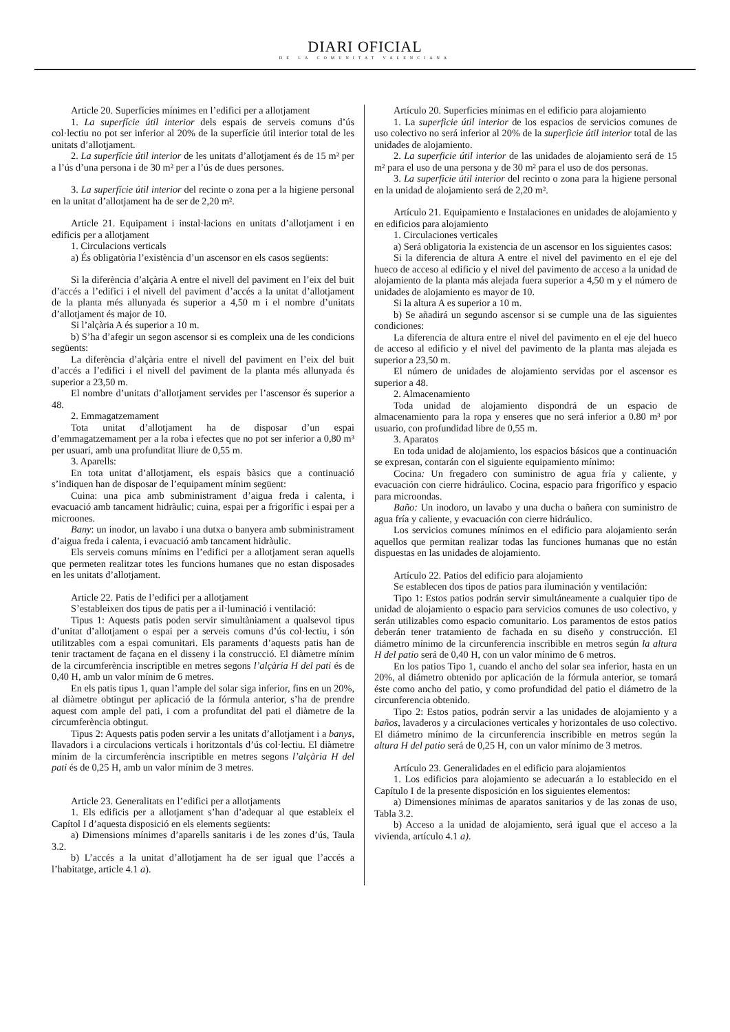DIARI OFICIAL
DE LA COMUNITAT VALENCIANA
Article 20. Superfícies mínimes en l’edifici per a allotjament
1. La superfície útil interior dels espais de serveis comuns d’ús col·lectiu no pot ser inferior al 20% de la superfície útil interior total de les unitats d’allotjament.
2. La superfície útil interior de les unitats d’allotjament és de 15 m² per a l’ús d’una persona i de 30 m² per a l’ús de dues persones.
3. La superfície útil interior del recinte o zona per a la higiene personal en la unitat d’allotjament ha de ser de 2,20 m².
Article 21. Equipament i instal·lacions en unitats d’allotjament i en edificis per a allotjament
1. Circulacions verticals
a) És obligatòria l’existència d’un ascensor en els casos següents:
Si la diferència d’alçària A entre el nivell del paviment en l’eix del buit d’accés a l’edifici i el nivell del paviment d’accés a la unitat d’allotjament de la planta més allunyada és superior a 4,50 m i el nombre d’unitats d’allotjament és major de 10.
Si l’alçària A és superior a 10 m.
b) S’ha d’afegir un segon ascensor si es compleix una de les condicions següents:
La diferència d’alçària entre el nivell del paviment en l’eix del buit d’accés a l’edifici i el nivell del paviment de la planta més allunyada és superior a 23,50 m.
El nombre d’unitats d’allotjament servides per l’ascensor és superior a 48.
2. Emmagatzemament
Tota unitat d’allotjament ha de disposar d’un espai d’emmagatzemament per a la roba i efectes que no pot ser inferior a 0,80 m³ per usuari, amb una profunditat lliure de 0,55 m.
3. Aparells:
En tota unitat d’allotjament, els espais bàsics que a continuació s’indiquen han de disposar de l’equipament mínim següent:
Cuina: una pica amb subministrament d’aigua freda i calenta, i evacuació amb tancament hidràulic; cuina, espai per a frigorífic i espai per a microones.
Bany: un inodor, un lavabo i una dutxa o banyera amb subministrament d’aigua freda i calenta, i evacuació amb tancament hidràulic.
Els serveis comuns mínims en l’edifici per a allotjament seran aquells que permeten realitzar totes les funcions humanes que no estan disposades en les unitats d’allotjament.
Article 22. Patis de l’edifici per a allotjament
S’estableixen dos tipus de patis per a il·luminació i ventilació:
Tipus 1: Aquests patis poden servir simultàniament a qualsevol tipus d’unitat d’allotjament o espai per a serveis comuns d’ús col·lectiu, i són utilitzables com a espai comunitari. Els paraments d’aquests patis han de tenir tractament de façana en el disseny i la construcció. El diàmetre mínim de la circumferència inscriptible en metres segons l’alçària H del pati és de 0,40 H, amb un valor mínim de 6 metres.
En els patis tipus 1, quan l’ample del solar siga inferior, fins en un 20%, al diàmetre obtingut per aplicació de la fórmula anterior, s’ha de prendre aquest com ample del pati, i com a profunditat del pati el diàmetre de la circumferència obtingut.
Tipus 2: Aquests patis poden servir a les unitats d’allotjament i a banys, llavadors i a circulacions verticals i horitzontals d’ús col·lectiu. El diàmetre mínim de la circumferència inscriptible en metres segons l’alçària H del pati és de 0,25 H, amb un valor mínim de 3 metres.
Article 23. Generalitats en l’edifici per a allotjaments
1. Els edificis per a allotjament s’han d’adequar al que estableix el Capítol I d’aquesta disposició en els elements següents:
a) Dimensions mínimes d’aparells sanitaris i de les zones d’ús, Taula 3.2.
b) L’accés a la unitat d’allotjament ha de ser igual que l’accés a l’habitatge, article 4.1 a).
Artículo 20. Superficies mínimas en el edificio para alojamiento
1. La superficie útil interior de los espacios de servicios comunes de uso colectivo no será inferior al 20% de la superficie útil interior total de las unidades de alojamiento.
2. La superficie útil interior de las unidades de alojamiento será de 15 m² para el uso de una persona y de 30 m² para el uso de dos personas.
3. La superficie útil interior del recinto o zona para la higiene personal en la unidad de alojamiento será de 2,20 m².
Artículo 21. Equipamiento e Instalaciones en unidades de alojamiento y en edificios para alojamiento
1. Circulaciones verticales
a) Será obligatoria la existencia de un ascensor en los siguientes casos:
Si la diferencia de altura A entre el nivel del pavimento en el eje del hueco de acceso al edificio y el nivel del pavimento de acceso a la unidad de alojamiento de la planta más alejada fuera superior a 4,50 m y el número de unidades de alojamiento es mayor de 10.
Si la altura A es superior a 10 m.
b) Se añadirá un segundo ascensor si se cumple una de las siguientes condiciones:
La diferencia de altura entre el nivel del pavimento en el eje del hueco de acceso al edificio y el nivel del pavimento de la planta mas alejada es superior a 23,50 m.
El número de unidades de alojamiento servidas por el ascensor es superior a 48.
2. Almacenamiento
Toda unidad de alojamiento dispondrá de un espacio de almacenamiento para la ropa y enseres que no será inferior a 0.80 m³ por usuario, con profundidad libre de 0,55 m.
3. Aparatos
En toda unidad de alojamiento, los espacios básicos que a continuación se expresan, contarán con el siguiente equipamiento mínimo:
Cocina: Un fregadero con suministro de agua fría y caliente, y evacuación con cierre hidráulico. Cocina, espacio para frigorífico y espacio para microondas.
Baño: Un inodoro, un lavabo y una ducha o bañera con suministro de agua fría y caliente, y evacuación con cierre hidráulico.
Los servicios comunes mínimos en el edificio para alojamiento serán aquellos que permitan realizar todas las funciones humanas que no están dispuestas en las unidades de alojamiento.
Artículo 22. Patios del edificio para alojamiento
Se establecen dos tipos de patios para iluminación y ventilación:
Tipo 1: Estos patios podrán servir simultáneamente a cualquier tipo de unidad de alojamiento o espacio para servicios comunes de uso colectivo, y serán utilizables como espacio comunitario. Los paramentos de estos patios deberán tener tratamiento de fachada en su diseño y construcción. El diámetro mínimo de la circunferencia inscribible en metros según la altura H del patio será de 0,40 H, con un valor mínimo de 6 metros.
En los patios Tipo 1, cuando el ancho del solar sea inferior, hasta en un 20%, al diámetro obtenido por aplicación de la fórmula anterior, se tomará éste como ancho del patio, y como profundidad del patio el diámetro de la circunferencia obtenido.
Tipo 2: Estos patios, podrán servir a las unidades de alojamiento y a baños, lavaderos y a circulaciones verticales y horizontales de uso colectivo. El diámetro mínimo de la circunferencia inscribible en metros según la altura H del patio será de 0,25 H, con un valor mínimo de 3 metros.
Artículo 23. Generalidades en el edificio para alojamientos
1. Los edificios para alojamiento se adecuarán a lo establecido en el Capítulo I de la presente disposición en los siguientes elementos:
a) Dimensiones mínimas de aparatos sanitarios y de las zonas de uso, Tabla 3.2.
b) Acceso a la unidad de alojamiento, será igual que el acceso a la vivienda, artículo 4.1 a).